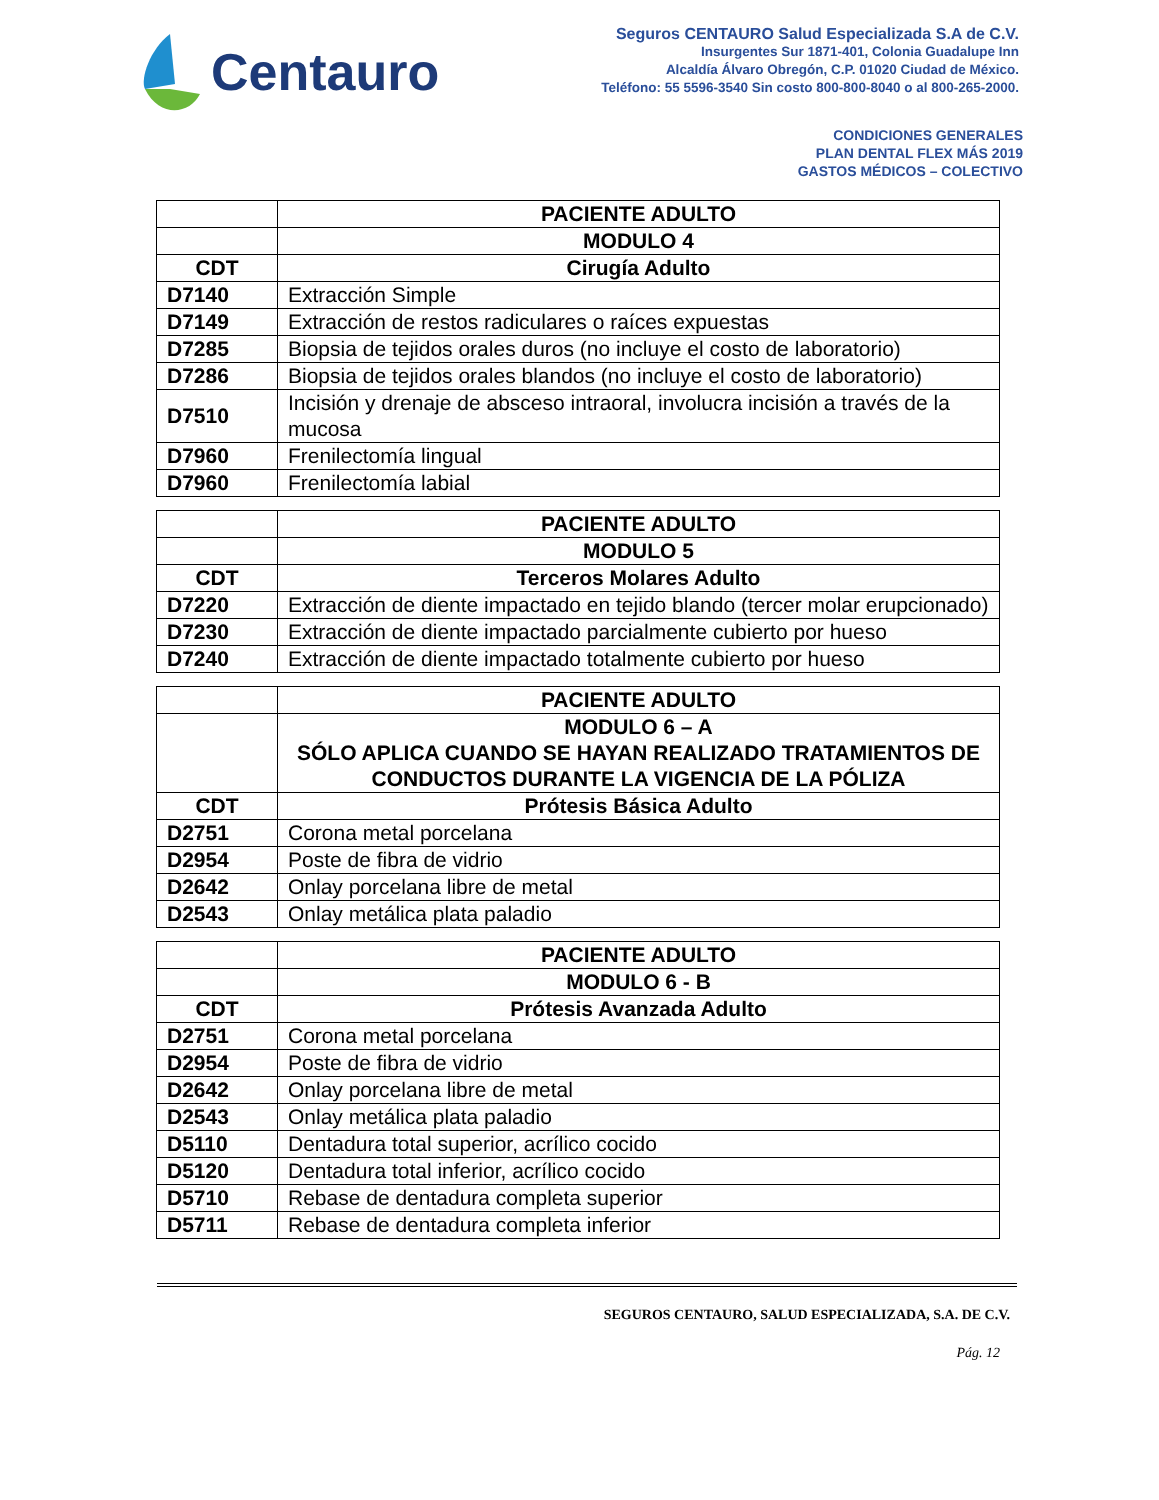Centauro
Seguros CENTAURO Salud Especializada S.A de C.V.
Insurgentes Sur 1871-401, Colonia Guadalupe Inn
Alcaldía Álvaro Obregón, C.P. 01020 Ciudad de México.
Teléfono: 55 5596-3540 Sin costo 800-800-8040 o al 800-265-2000.
CONDICIONES GENERALES
PLAN DENTAL FLEX MÁS 2019
GASTOS MÉDICOS – COLECTIVO
| | PACIENTE ADULTO |
| | MODULO 4 |
| CDT | Cirugía Adulto |
| D7140 | Extracción Simple |
| D7149 | Extracción de restos radiculares o raíces expuestas |
| D7285 | Biopsia de tejidos orales duros (no incluye el costo de laboratorio) |
| D7286 | Biopsia de tejidos orales blandos (no incluye el costo de laboratorio) |
| D7510 | Incisión y drenaje de absceso intraoral, involucra incisión a través de la mucosa |
| D7960 | Frenilectomía lingual |
| D7960 | Frenilectomía labial |
| | PACIENTE ADULTO |
| | MODULO 5 |
| CDT | Terceros Molares Adulto |
| D7220 | Extracción de diente impactado en tejido blando (tercer molar erupcionado) |
| D7230 | Extracción de diente impactado parcialmente cubierto por hueso |
| D7240 | Extracción de diente impactado totalmente cubierto por hueso |
| | PACIENTE ADULTO |
| | MODULO 6 – A SÓLO APLICA CUANDO SE HAYAN REALIZADO TRATAMIENTOS DE CONDUCTOS DURANTE LA VIGENCIA DE LA PÓLIZA |
| CDT | Prótesis Básica Adulto |
| D2751 | Corona metal porcelana |
| D2954 | Poste de fibra de vidrio |
| D2642 | Onlay porcelana libre de metal |
| D2543 | Onlay metálica plata paladio |
| | PACIENTE ADULTO |
| | MODULO 6 - B |
| CDT | Prótesis Avanzada Adulto |
| D2751 | Corona metal porcelana |
| D2954 | Poste de fibra de vidrio |
| D2642 | Onlay porcelana libre de metal |
| D2543 | Onlay metálica plata paladio |
| D5110 | Dentadura total superior, acrílico cocido |
| D5120 | Dentadura total inferior, acrílico cocido |
| D5710 | Rebase de dentadura completa superior |
| D5711 | Rebase de dentadura completa inferior |
SEGUROS CENTAURO, SALUD ESPECIALIZADA, S.A. DE C.V.
Pág. 12